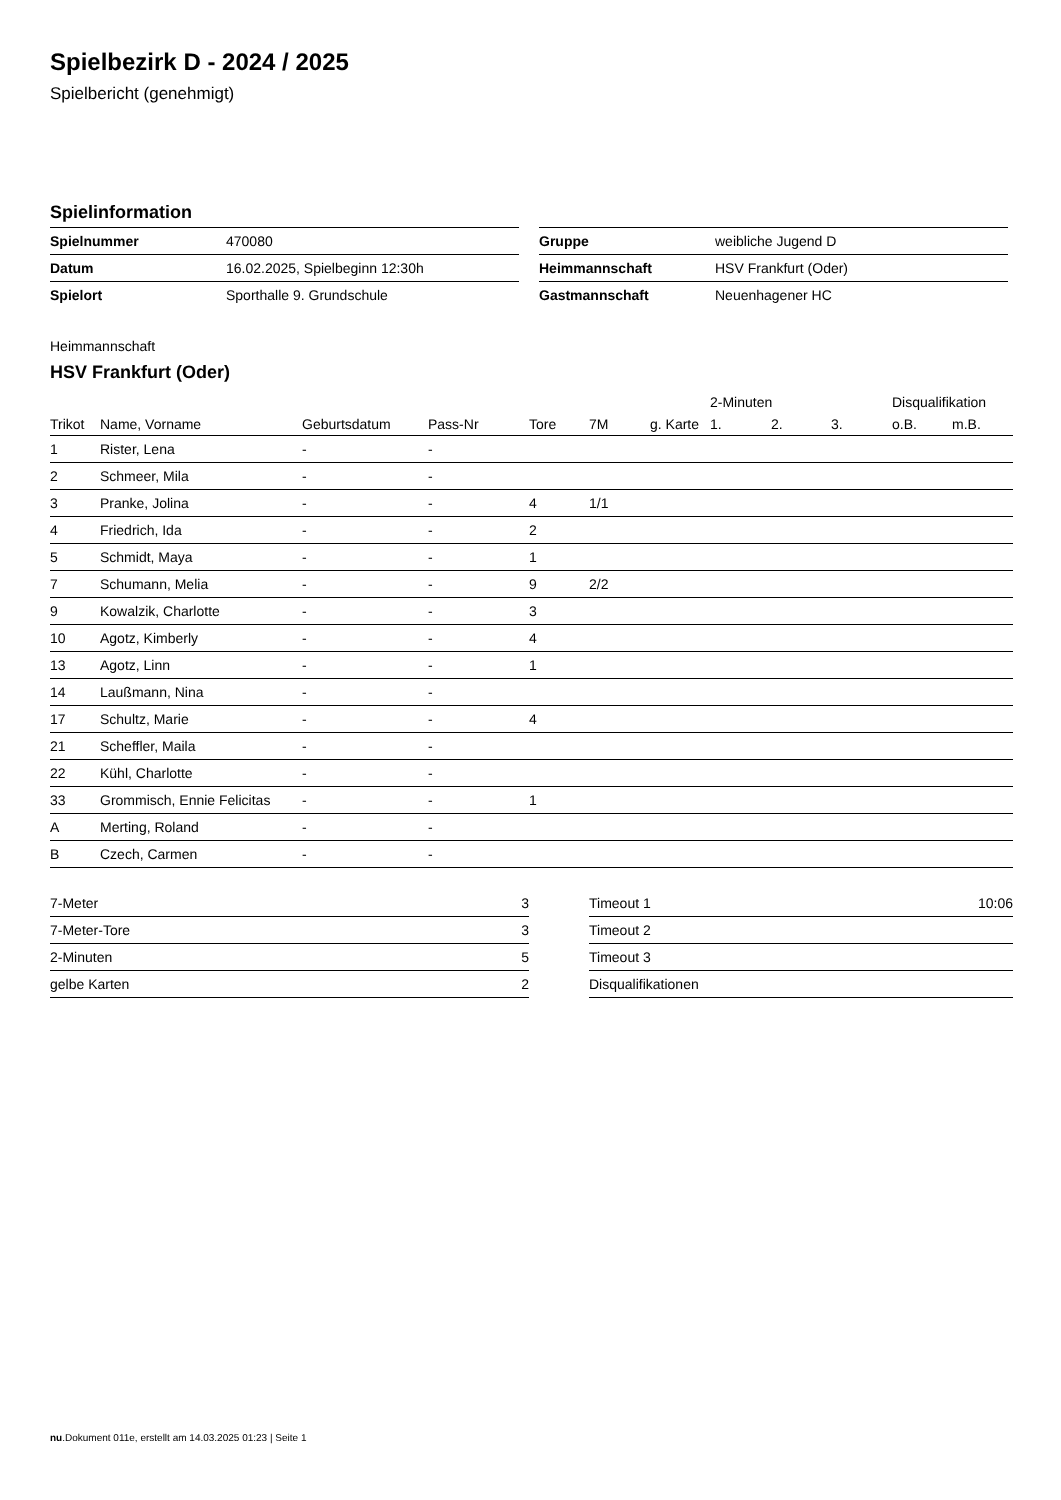Spielbezirk D - 2024 / 2025
Spielbericht (genehmigt)
Spielinformation
| Spielnummer | 470080 |
| Datum | 16.02.2025, Spielbeginn 12:30h |
| Spielort | Sporthalle 9. Grundschule |
| Gruppe | weibliche Jugend D |
| Heimmannschaft | HSV Frankfurt (Oder) |
| Gastmannschaft | Neuenhagener HC |
Heimmannschaft
HSV Frankfurt (Oder)
| | | | | | | | 2-Minuten | | | Disqualifikation | |
| --- | --- | --- | --- | --- | --- | --- | --- | --- | --- | --- | --- |
| Trikot | Name, Vorname | Geburtsdatum | Pass-Nr | Tore | 7M | g. Karte | 1. | 2. | 3. | o.B. | m.B. |
| 1 | Rister, Lena | - | - | | | | | | | | |
| 2 | Schmeer, Mila | - | - | | | | | | | | |
| 3 | Pranke, Jolina | - | - | 4 | 1/1 | | | | | | |
| 4 | Friedrich, Ida | - | - | 2 | | | | | | | |
| 5 | Schmidt, Maya | - | - | 1 | | | | | | | |
| 7 | Schumann, Melia | - | - | 9 | 2/2 | | | | | | |
| 9 | Kowalzik, Charlotte | - | - | 3 | | | | | | | |
| 10 | Agotz, Kimberly | - | - | 4 | | | | | | | |
| 13 | Agotz, Linn | - | - | 1 | | | | | | | |
| 14 | Laußmann, Nina | - | - | | | | | | | | |
| 17 | Schultz, Marie | - | - | 4 | | | | | | | |
| 21 | Scheffler, Maila | - | - | | | | | | | | |
| 22 | Kühl, Charlotte | - | - | | | | | | | | |
| 33 | Grommisch, Ennie Felicitas | - | - | 1 | | | | | | | |
| A | Merting, Roland | - | - | | | | | | | | |
| B | Czech, Carmen | - | - | | | | | | | | |
| 7-Meter | 3 |
| 7-Meter-Tore | 3 |
| 2-Minuten | 5 |
| gelbe Karten | 2 |
| Timeout 1 | 10:06 |
| Timeout 2 | |
| Timeout 3 | |
| Disqualifikationen | |
nu.Dokument 011e, erstellt am 14.03.2025 01:23 | Seite 1